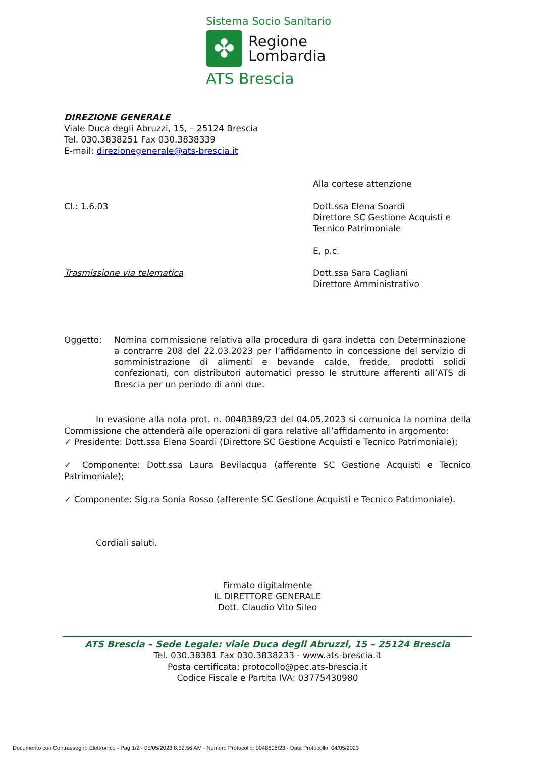Sistema Socio Sanitario
✤
Regione
Lombardia
ATS Brescia
DIREZIONE GENERALE
Viale Duca degli Abruzzi, 15, – 25124 Brescia
Tel. 030.3838251 Fax 030.3838339
E-mail: direzionegenerale@ats-brescia.it
Cl.: 1.6.03 Alla cortese attenzione
Dott.ssa Elena Soardi
Direttore SC Gestione Acquisti e
Tecnico Patrimoniale
E, p.c.
Trasmissione via telematica Dott.ssa Sara Cagliani
Direttore Amministrativo
Oggetto: Nomina commissione relativa alla procedura di gara indetta con Determinazione a contrarre 208 del 22.03.2023 per l’affidamento in concessione del servizio di somministrazione di alimenti e bevande calde, fredde, prodotti solidi confezionati, con distributori automatici presso le strutture afferenti all’ATS di Brescia per un periodo di anni due.
In evasione alla nota prot. n. 0048389/23 del 04.05.2023 si comunica la nomina della Commissione che attenderà alle operazioni di gara relative all’affidamento in argomento:
✓ Presidente: Dott.ssa Elena Soardi (Direttore SC Gestione Acquisti e Tecnico Patrimoniale);
✓ Componente: Dott.ssa Laura Bevilacqua (afferente SC Gestione Acquisti e Tecnico Patrimoniale);
✓ Componente: Sig.ra Sonia Rosso (afferente SC Gestione Acquisti e Tecnico Patrimoniale).
Cordiali saluti.
Firmato digitalmente
IL DIRETTORE GENERALE
Dott. Claudio Vito Sileo
ATS Brescia – Sede Legale: viale Duca degli Abruzzi, 15 – 25124 Brescia
Tel. 030.38381 Fax 030.3838233 - www.ats-brescia.it
Posta certificata: protocollo@pec.ats-brescia.it
Codice Fiscale e Partita IVA: 03775430980
Documento con Contrassegno Elettronico - Pag 1/2 - 05/05/2023 8:52:56 AM - Numero Protocollo: 0048606/23 - Data Protocollo: 04/05/2023